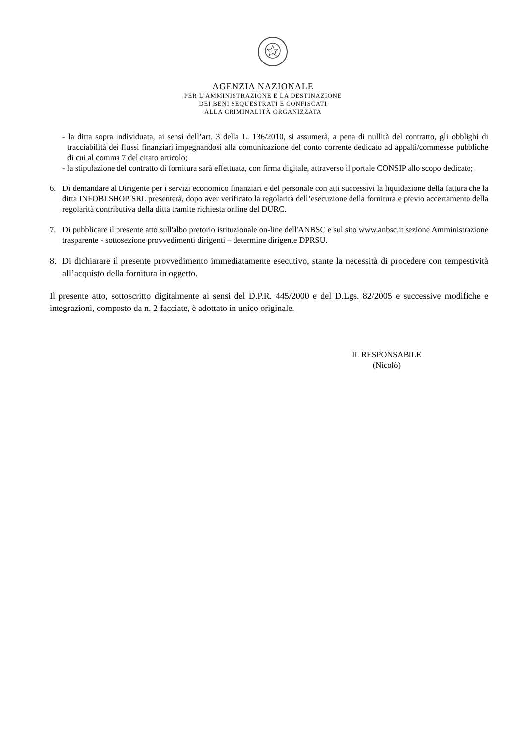AGENZIA NAZIONALE
PER L’AMMINISTRAZIONE E LA DESTINAZIONE
DEI BENI SEQUESTRATI E CONFISCATI
ALLA CRIMINALITÀ ORGANIZZATA
- la ditta sopra individuata, ai sensi dell’art. 3 della L. 136/2010, si assumerà, a pena di nullità del contratto, gli obblighi di tracciabilità dei flussi finanziari impegnandosi alla comunicazione del conto corrente dedicato ad appalti/commesse pubbliche di cui al comma 7 del citato articolo;
- la stipulazione del contratto di fornitura sarà effettuata, con firma digitale, attraverso il portale CONSIP allo scopo dedicato;
6. Di demandare al Dirigente per i servizi economico finanziari e del personale con atti successivi la liquidazione della fattura che la ditta INFOBI SHOP SRL presenterà, dopo aver verificato la regolarità dell’esecuzione della fornitura e previo accertamento della regolarità contributiva della ditta tramite richiesta online del DURC.
7. Di pubblicare il presente atto sull'albo pretorio istituzionale on-line dell'ANBSC e sul sito www.anbsc.it sezione Amministrazione trasparente - sottosezione provvedimenti dirigenti – determine dirigente DPRSU.
8. Di dichiarare il presente provvedimento immediatamente esecutivo, stante la necessità di procedere con tempestività all’acquisto della fornitura in oggetto.
Il presente atto, sottoscritto digitalmente ai sensi del D.P.R. 445/2000 e del D.Lgs. 82/2005 e successive modifiche e integrazioni, composto da n. 2 facciate, è adottato in unico originale.
IL RESPONSABILE
(Nicolò)